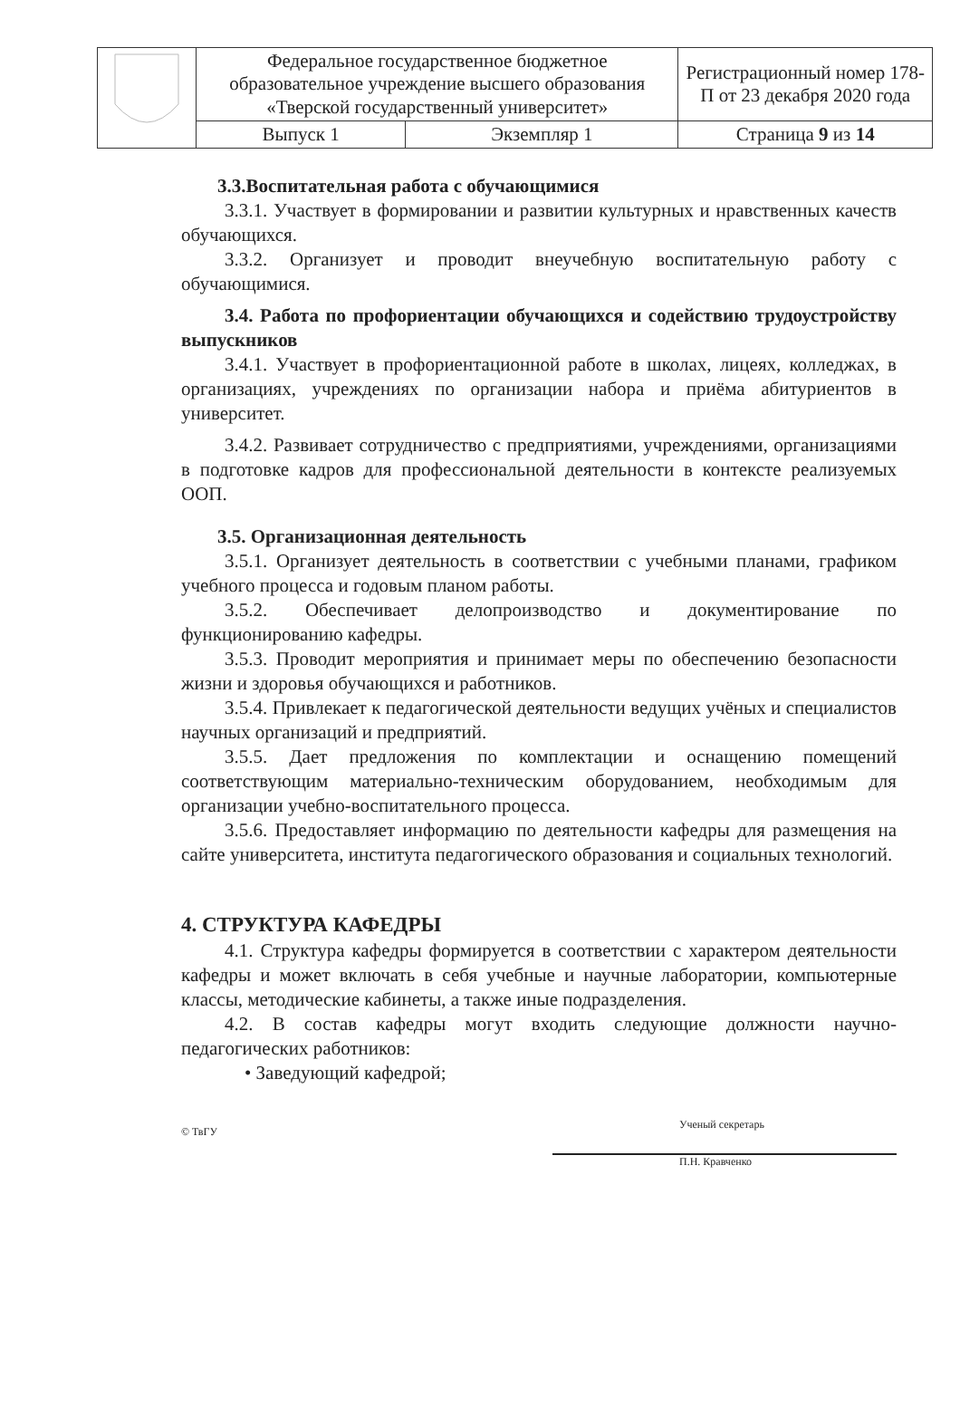| | Федеральное государственное бюджетное образовательное учреждение высшего образования «Тверской государственный университет» | | Регистрационный номер 178-П от 23 декабря 2020 года |
| | Выпуск 1 | Экземпляр 1 | Страница 9 из 14 |
3.3.Воспитательная работа с обучающимися
3.3.1. Участвует в формировании и развитии культурных и нравственных качеств обучающихся.
3.3.2. Организует и проводит внеучебную воспитательную работу с обучающимися.
3.4. Работа по профориентации обучающихся и содействию трудоустройству выпускников
3.4.1. Участвует в профориентационной работе в школах, лицеях, колледжах, в организациях, учреждениях по организации набора и приёма абитуриентов в университет.
3.4.2. Развивает сотрудничество с предприятиями, учреждениями, организациями в подготовке кадров для профессиональной деятельности в контексте реализуемых ООП.
3.5. Организационная деятельность
3.5.1. Организует деятельность в соответствии с учебными планами, графиком учебного процесса и годовым планом работы.
3.5.2. Обеспечивает делопроизводство и документирование по функционированию кафедры.
3.5.3. Проводит мероприятия и принимает меры по обеспечению безопасности жизни и здоровья обучающихся и работников.
3.5.4. Привлекает к педагогической деятельности ведущих учёных и специалистов научных организаций и предприятий.
3.5.5. Дает предложения по комплектации и оснащению помещений соответствующим материально-техническим оборудованием, необходимым для организации учебно-воспитательного процесса.
3.5.6. Предоставляет информацию по деятельности кафедры для размещения на сайте университета, института педагогического образования и социальных технологий.
4. СТРУКТУРА КАФЕДРЫ
4.1. Структура кафедры формируется в соответствии с характером деятельности кафедры и может включать в себя учебные и научные лаборатории, компьютерные классы, методические кабинеты, а также иные подразделения.
4.2. В состав кафедры могут входить следующие должности научно-педагогических работников:
• Заведующий кафедрой;
© ТвГУ
Ученый секретарь
П.Н. Кравченко